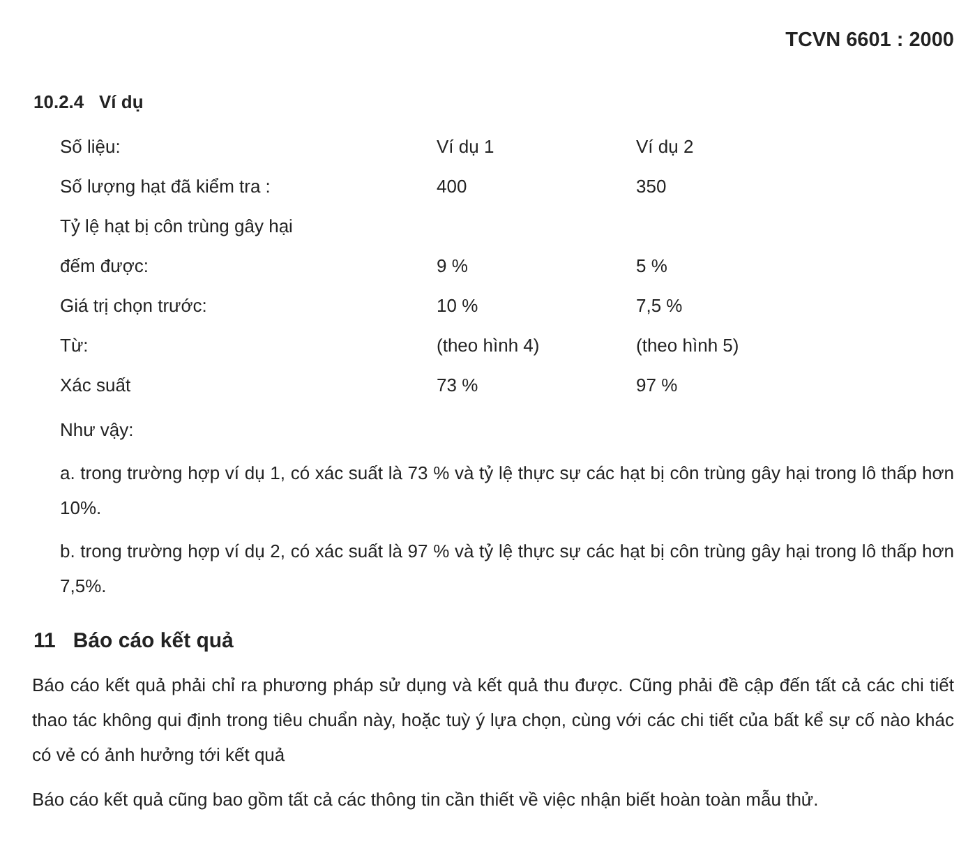TCVN 6601 : 2000
10.2.4 Ví dụ
| Số liệu: | Ví dụ 1 | Ví dụ 2 |
| Số lượng hạt đã kiểm tra : | 400 | 350 |
| Tỷ lệ hạt bị côn trùng gây hại | | |
| đếm được: | 9 % | 5 % |
| Giá trị chọn trước: | 10 % | 7,5 % |
| Từ: | (theo hình 4) | (theo hình 5) |
| Xác suất | 73 % | 97 % |
Như vậy:
a. trong trường hợp ví dụ 1, có xác suất là 73 % và tỷ lệ thực sự các hạt bị côn trùng gây hại trong lô thấp hơn 10%.
b. trong trường hợp ví dụ 2, có xác suất là 97 % và tỷ lệ thực sự các hạt bị côn trùng gây hại trong lô thấp hơn 7,5%.
11 Báo cáo kết quả
Báo cáo kết quả phải chỉ ra phương pháp sử dụng và kết quả thu được. Cũng phải đề cập đến tất cả các chi tiết thao tác không qui định trong tiêu chuẩn này, hoặc tuỳ ý lựa chọn, cùng với các chi tiết của bất kể sự cố nào khác có vẻ có ảnh hưởng tới kết quả
Báo cáo kết quả cũng bao gồm tất cả các thông tin cần thiết về việc nhận biết hoàn toàn mẫu thử.